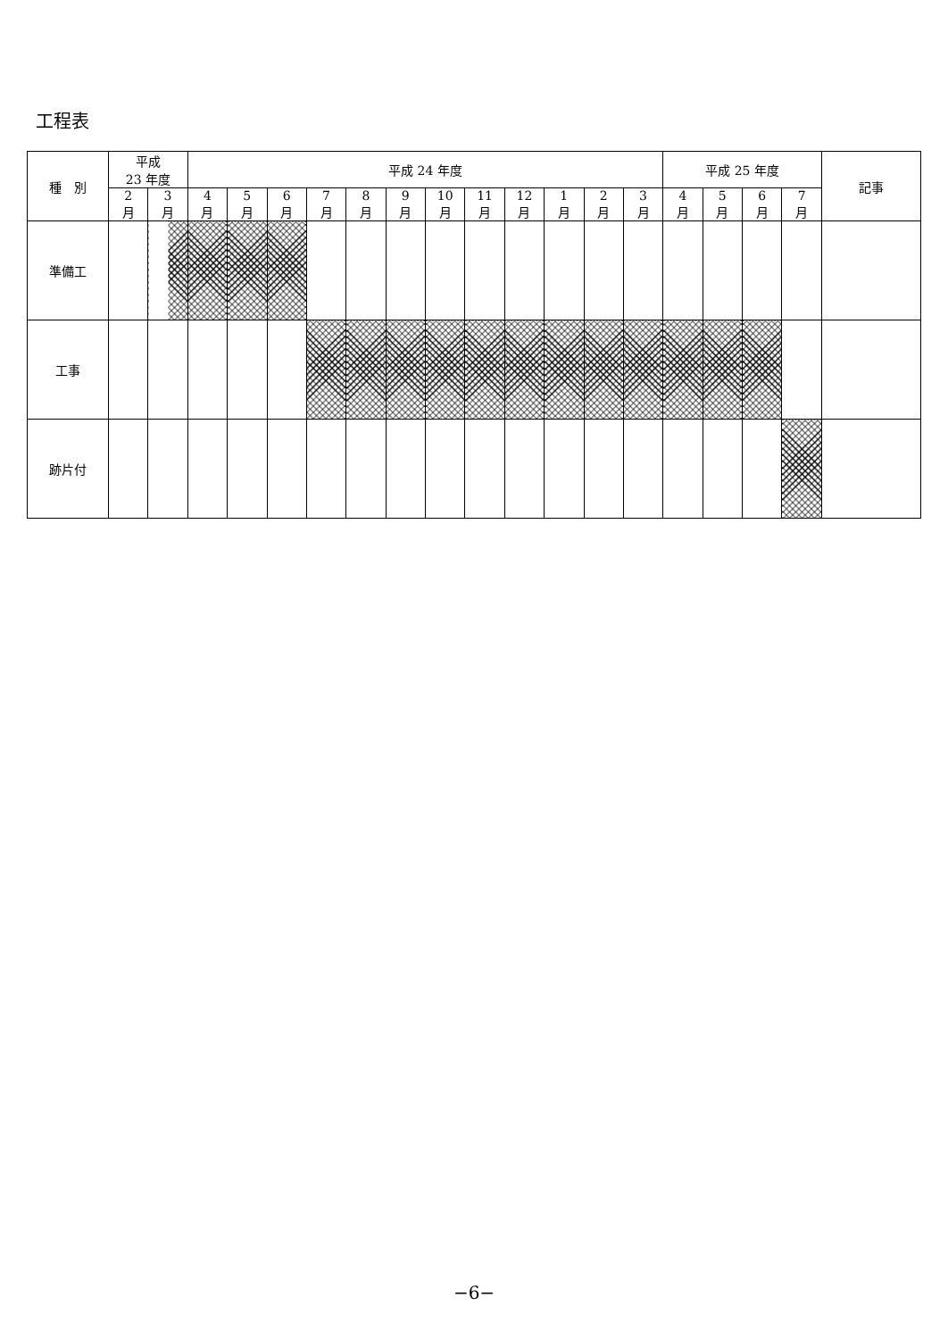工程表
| 種 別 | 平成 23 年度 | | 平成 24 年度 | | | | | | | | | | | | 平成 25 年度 | | | | 記事 |
| --- | --- | --- | --- | --- | --- | --- | --- | --- | --- | --- | --- | --- | --- | --- | --- | --- | --- | --- | --- |
| | 2 月 | 3 月 | 4 月 | 5 月 | 6 月 | 7 月 | 8 月 | 9 月 | 10 月 | 11 月 | 12 月 | 1 月 | 2 月 | 3 月 | 4 月 | 5 月 | 6 月 | 7 月 | |
| 準備工 | | | | | | | | | | | | | | | | | | | |
| 工事 | | | | | | | | | | | | | | | | | | | |
| 跡片付 | | | | | | | | | | | | | | | | | | | |
−6−